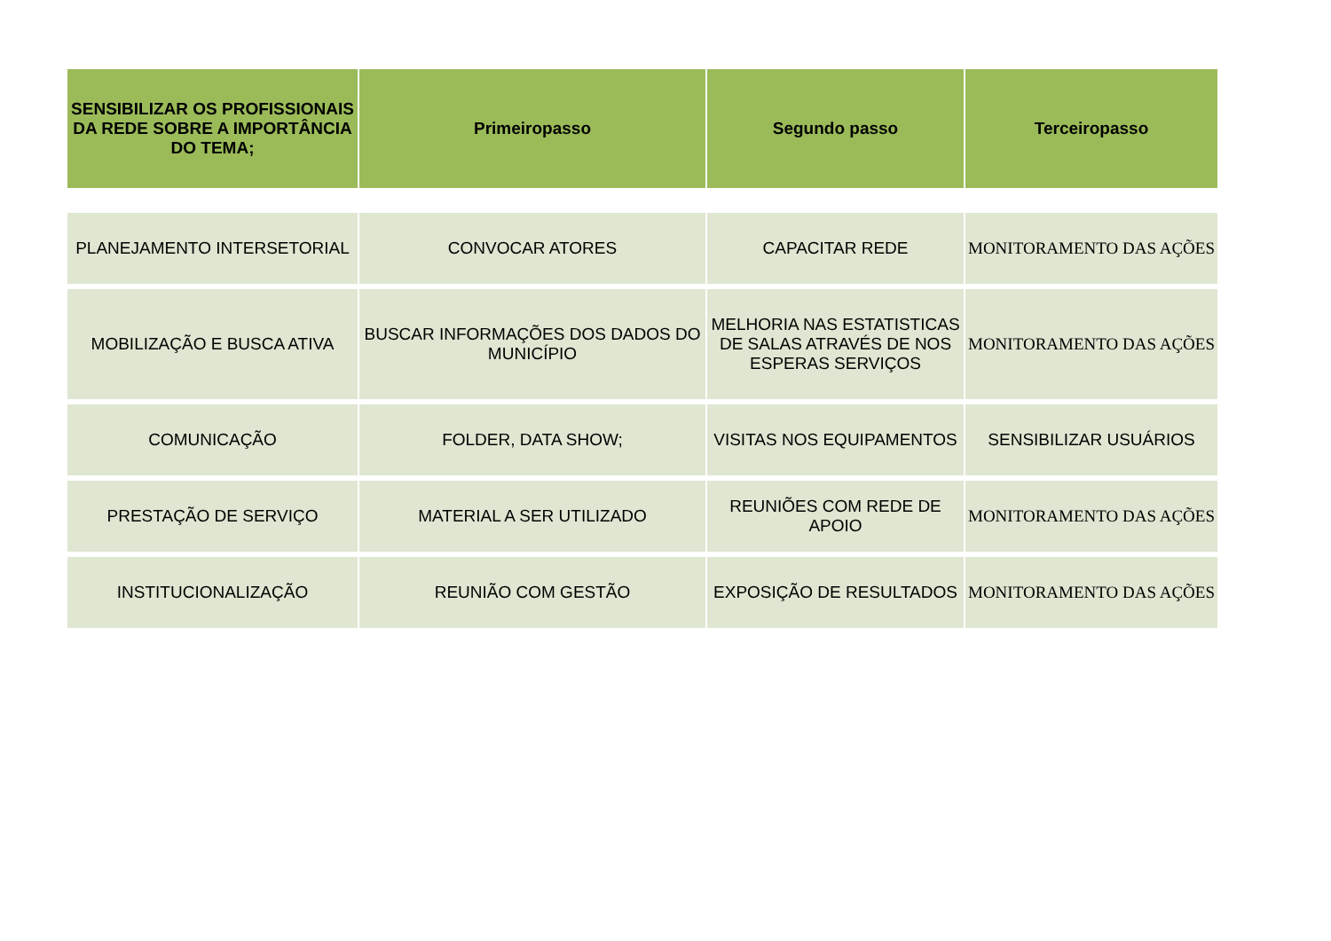| SENSIBILIZAR OS PROFISSIONAIS DA REDE SOBRE A IMPORTÂNCIA DO TEMA; | Primeiropasso | Segundo passo | Terceiropasso |
| --- | --- | --- | --- |
| PLANEJAMENTO INTERSETORIAL | CONVOCAR ATORES | CAPACITAR REDE | MONITORAMENTO DAS AÇÕES |
| MOBILIZAÇÃO E BUSCA ATIVA | BUSCAR INFORMAÇÕES DOS DADOS DO MUNICÍPIO | MELHORIA NAS ESTATISTICAS DE SALAS ATRAVÉS DE NOS ESPERAS SERVIÇOS | MONITORAMENTO DAS AÇÕES |
| COMUNICAÇÃO | FOLDER, DATA SHOW; | VISITAS NOS EQUIPAMENTOS | SENSIBILIZAR USUÁRIOS |
| PRESTAÇÃO DE SERVIÇO | MATERIAL A SER UTILIZADO | REUNIÕES COM REDE DE APOIO | MONITORAMENTO DAS AÇÕES |
| INSTITUCIONALIZAÇÃO | REUNIÃO COM GESTÃO | EXPOSIÇÃO DE RESULTADOS | MONITORAMENTO DAS AÇÕES |